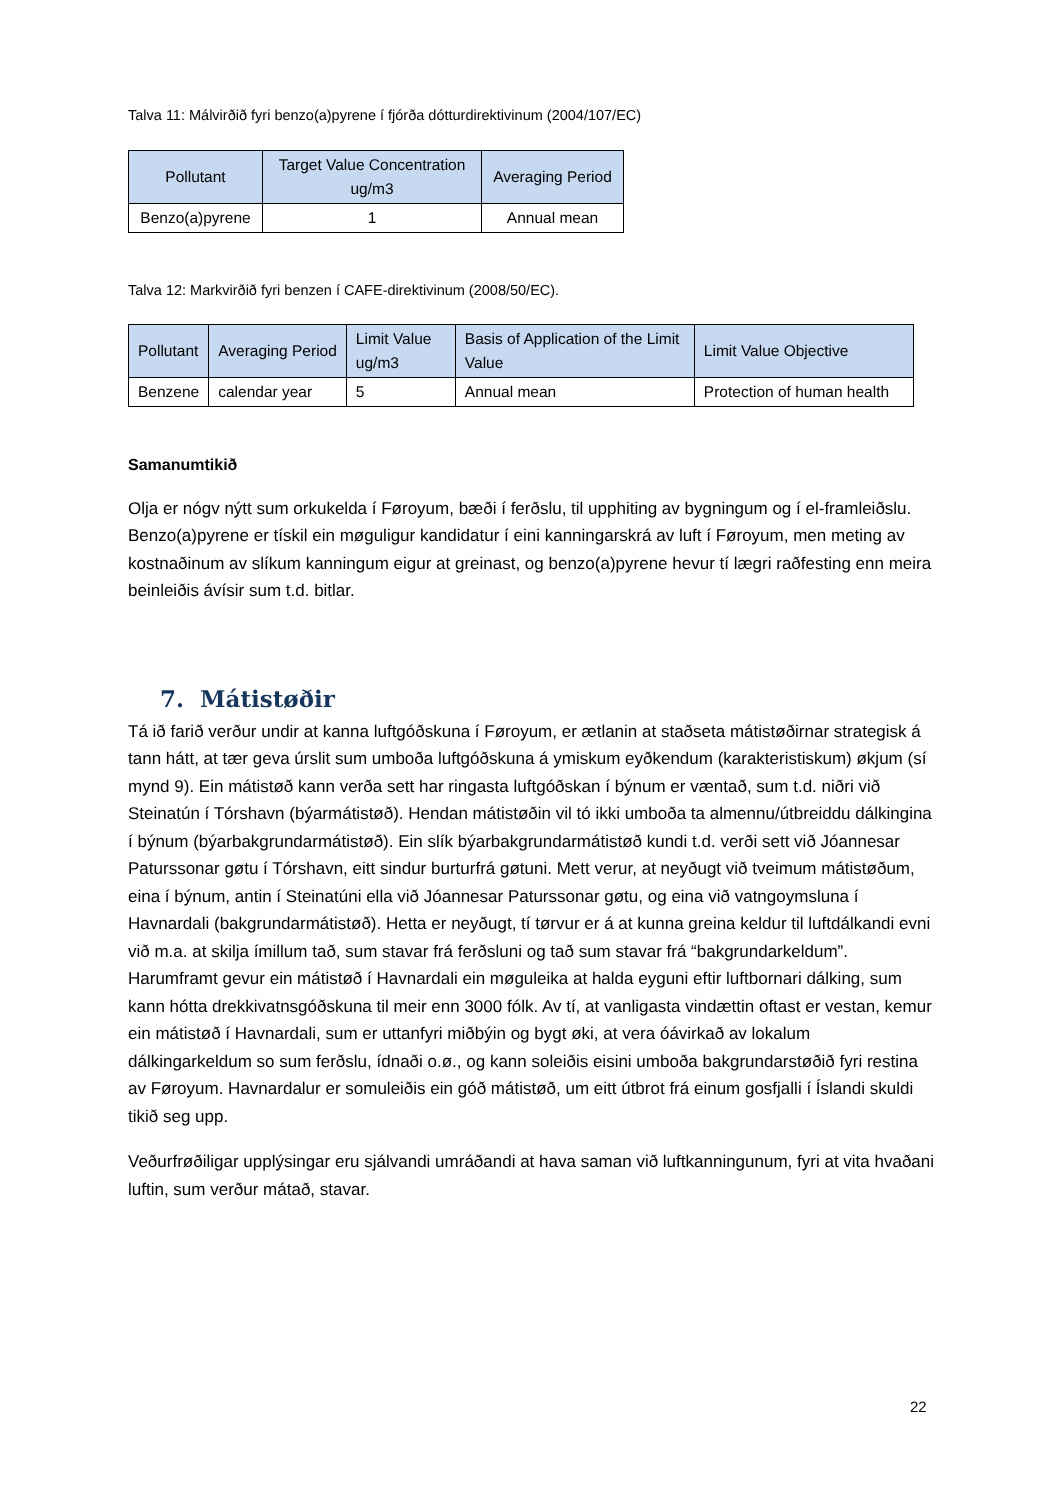Talva 11: Málvirðið fyri benzo(a)pyrene í fjórða dótturdirektivinum (2004/107/EC)
| Pollutant | Target Value Concentration ug/m3 | Averaging Period |
| --- | --- | --- |
| Benzo(a)pyrene | 1 | Annual mean |
Talva 12: Markvirðið fyri benzen í CAFE-direktivinum (2008/50/EC).
| Pollutant | Averaging Period | Limit Value ug/m3 | Basis of Application of the Limit Value | Limit Value Objective |
| --- | --- | --- | --- | --- |
| Benzene | calendar year | 5 | Annual mean | Protection of human health |
Samanumtikið
Olja er nógv nýtt sum orkukelda í Føroyum, bæði í ferðslu, til upphiting av bygningum og í el-framleiðslu. Benzo(a)pyrene er tískil ein møguligur kandidatur í eini kanningarskrá av luft í Føroyum, men meting av kostnaðinum av slíkum kanningum eigur at greinast, og benzo(a)pyrene hevur tí lægri raðfesting enn meira beinleiðis ávísir sum t.d. bitlar.
7. Mátistøðir
Tá ið farið verður undir at kanna luftgóðskuna í Føroyum, er ætlanin at staðseta mátistøðirnar strategisk á tann hátt, at tær geva úrslit sum umboða luftgóðskuna á ymiskum eyðkendum (karakteristiskum) økjum (sí mynd 9). Ein mátistøð kann verða sett har ringasta luftgóðskan í býnum er væntað, sum t.d. niðri við Steinatún í Tórshavn (býarmátistøð). Hendan mátistøðin vil tó ikki umboða ta almennu/útbreiddu dálkingina í býnum (býarbakgrundarmátistøð). Ein slík býarbakgrundarmátistøð kundi t.d. verði sett við Jóannesar Paturssonar gøtu í Tórshavn, eitt sindur burturfrá gøtuni. Mett verur, at neyðugt við tveimum mátistøðum, eina í býnum, antin í Steinatúni ella við Jóannesar Paturssonar gøtu, og eina við vatngoymsluna í Havnardali (bakgrundarmátistøð). Hetta er neyðugt, tí tørvur er á at kunna greina keldur til luftdálkandi evni við m.a. at skilja ímillum tað, sum stavar frá ferðsluni og tað sum stavar frá “bakgrundarkeldum”. Harumframt gevur ein mátistøð í Havnardali ein møguleika at halda eyguni eftir luftbornari dálking, sum kann hótta drekkivatnsgóðskuna til meir enn 3000 fólk. Av tí, at vanligasta vindættin oftast er vestan, kemur ein mátistøð í Havnardali, sum er uttanfyri miðbýin og bygt øki, at vera óávirkað av lokalum dálkingarkeldum so sum ferðslu, ídnaði o.ø., og kann soleiðis eisini umboða bakgrundarstøðið fyri restina av Føroyum. Havnardalur er somuleiðis ein góð mátistøð, um eitt útbrot frá einum gosfjalli í Íslandi skuldi tikið seg upp.
Veðurfrøðiligar upplýsingar eru sjálvandi umráðandi at hava saman við luftkanningunum, fyri at vita hvaðani luftin, sum verður mátað, stavar.
22